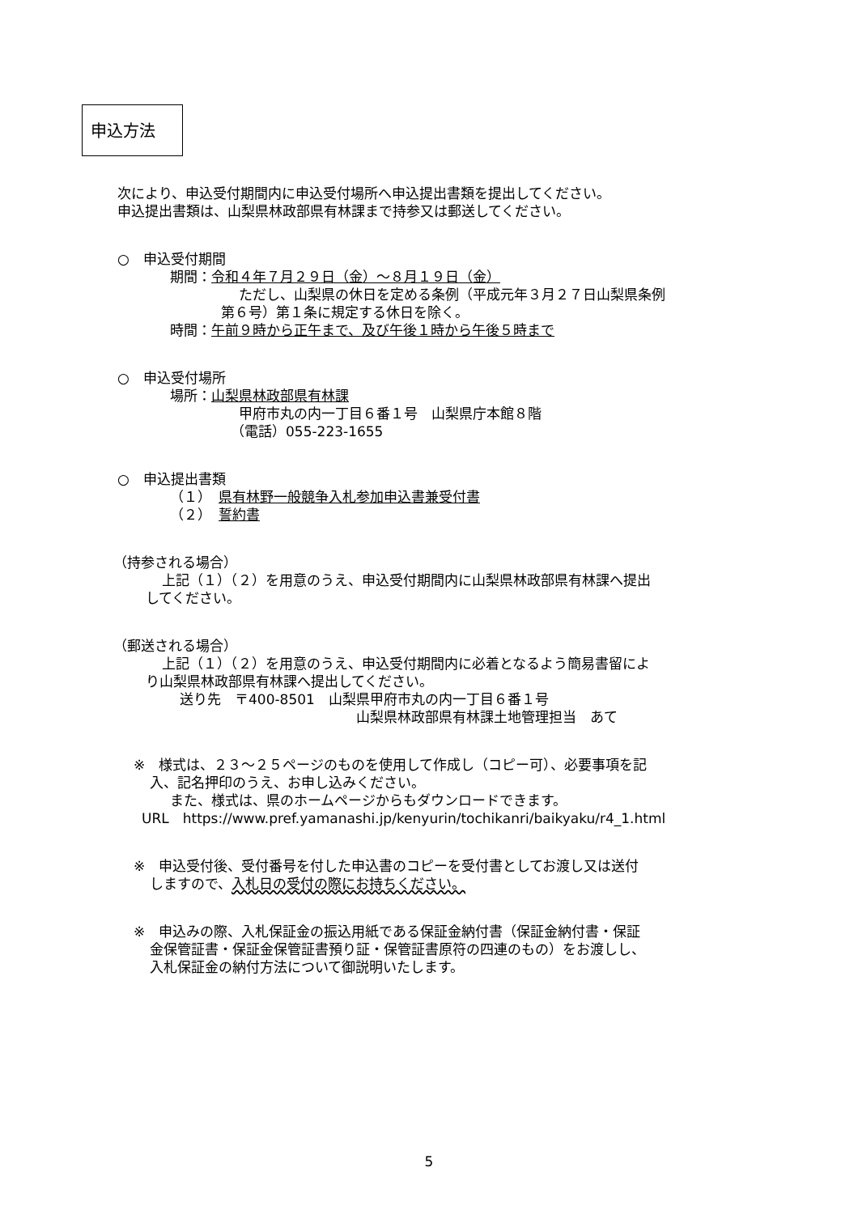申込方法
次により、申込受付期間内に申込受付場所へ申込提出書類を提出してください。
申込提出書類は、山梨県林政部県有林課まで持参又は郵送してください。
○　申込受付期間
期間：令和４年７月２９日（金）～８月１９日（金）
ただし、山梨県の休日を定める条例（平成元年３月２７日山梨県条例
第６号）第１条に規定する休日を除く。
時間：午前９時から正午まで、及び午後１時から午後５時まで
○　申込受付場所
場所：山梨県林政部県有林課
甲府市丸の内一丁目６番１号　山梨県庁本館８階
（電話）055-223-1655
○　申込提出書類
（１）　県有林野一般競争入札参加申込書兼受付書
（２）　誓約書
（持参される場合）
上記（１）（２）を用意のうえ、申込受付期間内に山梨県林政部県有林課へ提出
してください。
（郵送される場合）
上記（１）（２）を用意のうえ、申込受付期間内に必着となるよう簡易書留によ
り山梨県林政部県有林課へ提出してください。
送り先　〒400-8501　山梨県甲府市丸の内一丁目６番１号
山梨県林政部県有林課土地管理担当　あて
※　様式は、２３～２５ページのものを使用して作成し（コピー可）、必要事項を記
入、記名押印のうえ、お申し込みください。
また、様式は、県のホームページからもダウンロードできます。
URL　https://www.pref.yamanashi.jp/kenyurin/tochikanri/baikyaku/r4_1.html
※　申込受付後、受付番号を付した申込書のコピーを受付書としてお渡し又は送付
しますので、入札日の受付の際にお持ちください。
※　申込みの際、入札保証金の振込用紙である保証金納付書（保証金納付書・保証
金保管証書・保証金保管証書預り証・保管証書原符の四連のもの）をお渡しし、
入札保証金の納付方法について御説明いたします。
5